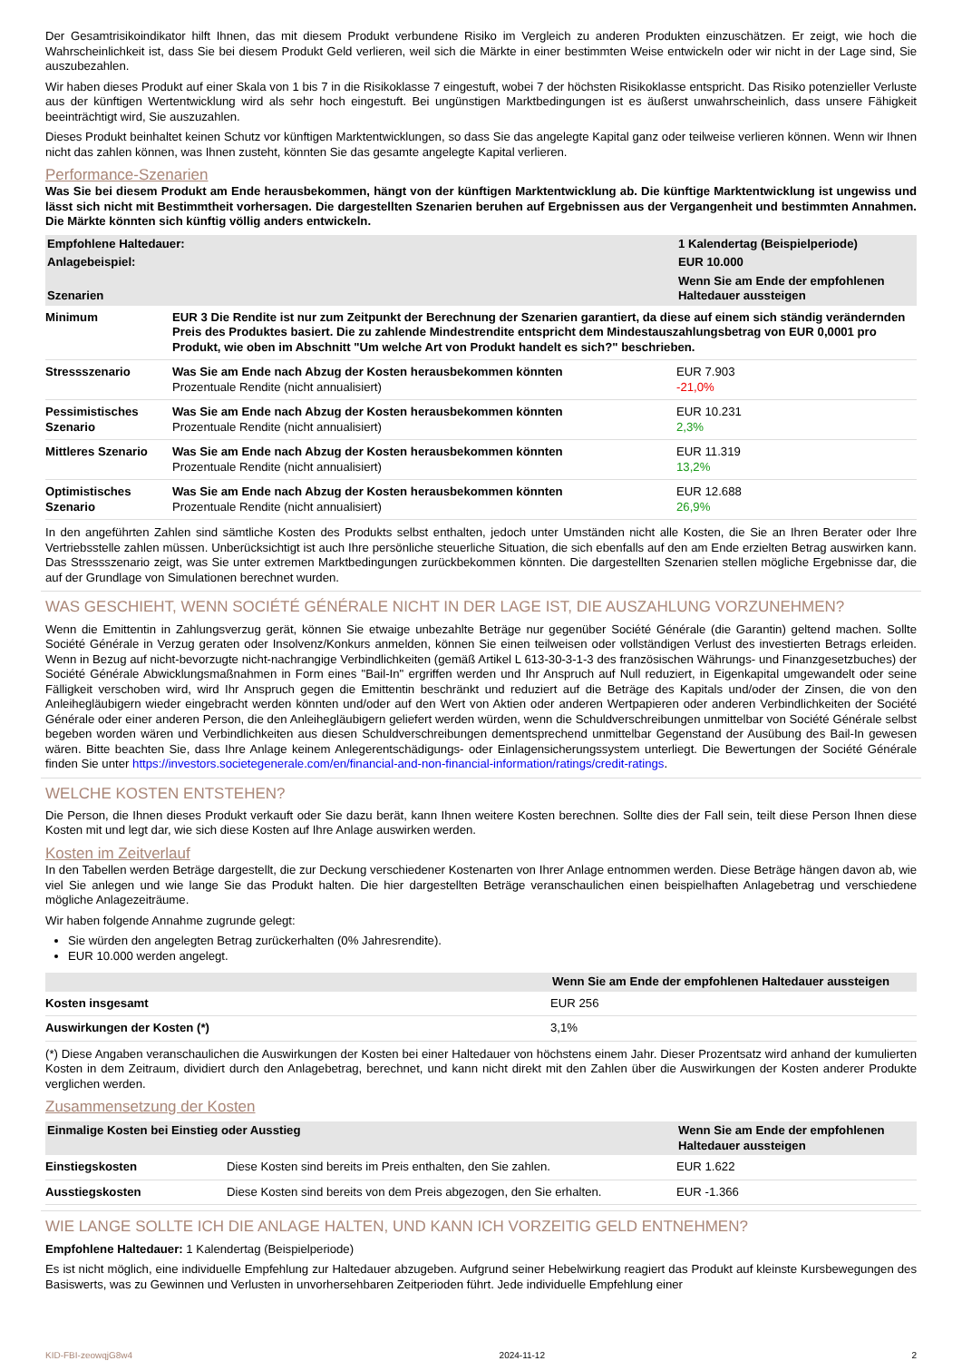Der Gesamtrisikoindikator hilft Ihnen, das mit diesem Produkt verbundene Risiko im Vergleich zu anderen Produkten einzuschätzen. Er zeigt, wie hoch die Wahrscheinlichkeit ist, dass Sie bei diesem Produkt Geld verlieren, weil sich die Märkte in einer bestimmten Weise entwickeln oder wir nicht in der Lage sind, Sie auszubezahlen.
Wir haben dieses Produkt auf einer Skala von 1 bis 7 in die Risikoklasse 7 eingestuft, wobei 7 der höchsten Risikoklasse entspricht. Das Risiko potenzieller Verluste aus der künftigen Wertentwicklung wird als sehr hoch eingestuft. Bei ungünstigen Marktbedingungen ist es äußerst unwahrscheinlich, dass unsere Fähigkeit beeinträchtigt wird, Sie auszuzahlen.
Dieses Produkt beinhaltet keinen Schutz vor künftigen Marktentwicklungen, so dass Sie das angelegte Kapital ganz oder teilweise verlieren können. Wenn wir Ihnen nicht das zahlen können, was Ihnen zusteht, könnten Sie das gesamte angelegte Kapital verlieren.
Performance-Szenarien
Was Sie bei diesem Produkt am Ende herausbekommen, hängt von der künftigen Marktentwicklung ab. Die künftige Marktentwicklung ist ungewiss und lässt sich nicht mit Bestimmtheit vorhersagen. Die dargestellten Szenarien beruhen auf Ergebnissen aus der Vergangenheit und bestimmten Annahmen. Die Märkte könnten sich künftig völlig anders entwickeln.
| Empfohlene Haltedauer: | | 1 Kalendertag (Beispielperiode) |
| --- | --- | --- |
| Anlagebeispiel: | | EUR 10.000 |
| Szenarien | | Wenn Sie am Ende der empfohlenen Haltedauer aussteigen |
| Minimum | EUR 3 Die Rendite ist nur zum Zeitpunkt der Berechnung der Szenarien garantiert, da diese auf einem sich ständig verändernden Preis des Produktes basiert. Die zu zahlende Mindestrendite entspricht dem Mindestauszahlungsbetrag von EUR 0,0001 pro Produkt, wie oben im Abschnitt "Um welche Art von Produkt handelt es sich?" beschrieben. | |
| Stressszenario | Was Sie am Ende nach Abzug der Kosten herausbekommen könnten Prozentuale Rendite (nicht annualisiert) | EUR 7.903 -21,0% |
| Pessimistisches Szenario | Was Sie am Ende nach Abzug der Kosten herausbekommen könnten Prozentuale Rendite (nicht annualisiert) | EUR 10.231 2,3% |
| Mittleres Szenario | Was Sie am Ende nach Abzug der Kosten herausbekommen könnten Prozentuale Rendite (nicht annualisiert) | EUR 11.319 13,2% |
| Optimistisches Szenario | Was Sie am Ende nach Abzug der Kosten herausbekommen könnten Prozentuale Rendite (nicht annualisiert) | EUR 12.688 26,9% |
In den angeführten Zahlen sind sämtliche Kosten des Produkts selbst enthalten, jedoch unter Umständen nicht alle Kosten, die Sie an Ihren Berater oder Ihre Vertriebsstelle zahlen müssen. Unberücksichtigt ist auch Ihre persönliche steuerliche Situation, die sich ebenfalls auf den am Ende erzielten Betrag auswirken kann. Das Stressszenario zeigt, was Sie unter extremen Marktbedingungen zurückbekommen könnten. Die dargestellten Szenarien stellen mögliche Ergebnisse dar, die auf der Grundlage von Simulationen berechnet wurden.
WAS GESCHIEHT, WENN SOCIÉTÉ GÉNÉRALE NICHT IN DER LAGE IST, DIE AUSZAHLUNG VORZUNEHMEN?
Wenn die Emittentin in Zahlungsverzug gerät, können Sie etwaige unbezahlte Beträge nur gegenüber Société Générale (die Garantin) geltend machen. Sollte Société Générale in Verzug geraten oder Insolvenz/Konkurs anmelden, können Sie einen teilweisen oder vollständigen Verlust des investierten Betrags erleiden. Wenn in Bezug auf nicht-bevorzugte nicht-nachrangige Verbindlichkeiten (gemäß Artikel L 613-30-3-1-3 des französischen Währungs- und Finanzgesetzbuches) der Société Générale Abwicklungsmaßnahmen in Form eines "Bail-In" ergriffen werden und Ihr Anspruch auf Null reduziert, in Eigenkapital umgewandelt oder seine Fälligkeit verschoben wird, wird Ihr Anspruch gegen die Emittentin beschränkt und reduziert auf die Beträge des Kapitals und/oder der Zinsen, die von den Anleihegläubigern wieder eingebracht werden könnten und/oder auf den Wert von Aktien oder anderen Wertpapieren oder anderen Verbindlichkeiten der Société Générale oder einer anderen Person, die den Anleihegläubigern geliefert werden würden, wenn die Schuldverschreibungen unmittelbar von Société Générale selbst begeben worden wären und Verbindlichkeiten aus diesen Schuldverschreibungen dementsprechend unmittelbar Gegenstand der Ausübung des Bail-In gewesen wären. Bitte beachten Sie, dass Ihre Anlage keinem Anlegerentschädigungs- oder Einlagensicherungssystem unterliegt. Die Bewertungen der Société Générale finden Sie unter https://investors.societegenerale.com/en/financial-and-non-financial-information/ratings/credit-ratings.
WELCHE KOSTEN ENTSTEHEN?
Die Person, die Ihnen dieses Produkt verkauft oder Sie dazu berät, kann Ihnen weitere Kosten berechnen. Sollte dies der Fall sein, teilt diese Person Ihnen diese Kosten mit und legt dar, wie sich diese Kosten auf Ihre Anlage auswirken werden.
Kosten im Zeitverlauf
In den Tabellen werden Beträge dargestellt, die zur Deckung verschiedener Kostenarten von Ihrer Anlage entnommen werden. Diese Beträge hängen davon ab, wie viel Sie anlegen und wie lange Sie das Produkt halten. Die hier dargestellten Beträge veranschaulichen einen beispielhaften Anlagebetrag und verschiedene mögliche Anlagezeiträume.
Wir haben folgende Annahme zugrunde gelegt:
Sie würden den angelegten Betrag zurückerhalten (0% Jahresrendite).
EUR 10.000 werden angelegt.
| | Wenn Sie am Ende der empfohlenen Haltedauer aussteigen |
| --- | --- |
| Kosten insgesamt | EUR 256 |
| Auswirkungen der Kosten (*) | 3,1% |
(*) Diese Angaben veranschaulichen die Auswirkungen der Kosten bei einer Haltedauer von höchstens einem Jahr. Dieser Prozentsatz wird anhand der kumulierten Kosten in dem Zeitraum, dividiert durch den Anlagebetrag, berechnet, und kann nicht direkt mit den Zahlen über die Auswirkungen der Kosten anderer Produkte verglichen werden.
Zusammensetzung der Kosten
| Einmalige Kosten bei Einstieg oder Ausstieg | | Wenn Sie am Ende der empfohlenen Haltedauer aussteigen |
| --- | --- | --- |
| Einstiegskosten | Diese Kosten sind bereits im Preis enthalten, den Sie zahlen. | EUR 1.622 |
| Ausstiegskosten | Diese Kosten sind bereits von dem Preis abgezogen, den Sie erhalten. | EUR -1.366 |
WIE LANGE SOLLTE ICH DIE ANLAGE HALTEN, UND KANN ICH VORZEITIG GELD ENTNEHMEN?
Empfohlene Haltedauer: 1 Kalendertag (Beispielperiode)
Es ist nicht möglich, eine individuelle Empfehlung zur Haltedauer abzugeben. Aufgrund seiner Hebelwirkung reagiert das Produkt auf kleinste Kursbewegungen des Basiswerts, was zu Gewinnen und Verlusten in unvorhersehbaren Zeitperioden führt. Jede individuelle Empfehlung einer
KID-FBI-zeowqjG8w4 2024-11-12 2